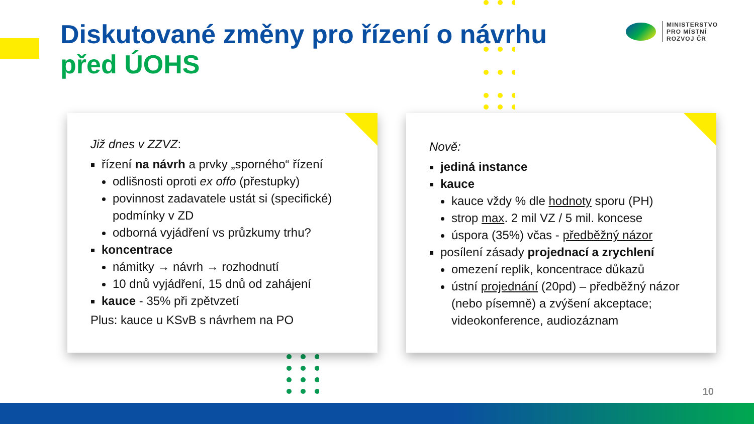Diskutované změny pro řízení o návrhu
před ÚOHS
MINISTERSTVO
PRO MÍSTNÍ
ROZVOJ ČR
Již dnes v ZZVZ:
řízení na návrh a prvky „sporného“ řízení
odlišnosti oproti ex offo (přestupky)
povinnost zadavatele ustát si (specifické) podmínky v ZD
odborná vyjádření vs průzkumy trhu?
koncentrace
námitky → návrh → rozhodnutí
10 dnů vyjádření, 15 dnů od zahájení
kauce - 35% při zpětvzetí
Plus: kauce u KSvB s návrhem na PO
Nově:
jediná instance
kauce
kauce vždy % dle hodnoty sporu (PH)
strop max. 2 mil VZ / 5 mil. koncese
úspora (35%) včas - předběžný názor
posílení zásady projednací a zrychlení
omezení replik, koncentrace důkazů
ústní projednání (20pd) – předběžný názor (nebo písemně) a zvýšení akceptace; videokonference, audiozáznam
10